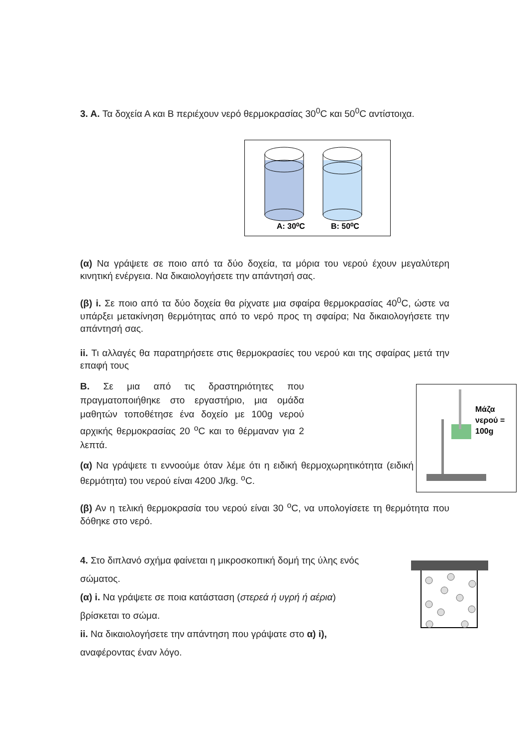3. A. Τα δοχεία Α και Β περιέχουν νερό θερμοκρασίας 30<sup>0</sup>C και 50<sup>0</sup>C αντίστοιχα.
A: 30⁰C
B: 50⁰C
(α) Να γράψετε σε ποιο από τα δύο δοχεία, τα μόρια του νερού έχουν μεγαλύτερη κινητική ενέργεια. Να δικαιολογήσετε την απάντησή σας.
(β) i. Σε ποιο από τα δύο δοχεία θα ρίχνατε μια σφαίρα θερμοκρασίας 40<sup>0</sup>C, ώστε να υπάρξει μετακίνηση θερμότητας από το νερό προς τη σφαίρα; Να δικαιολογήσετε την απάντησή σας.
ii. Τι αλλαγές θα παρατηρήσετε στις θερμοκρασίες του νερού και της σφαίρας μετά την επαφή τους
B. Σε μια από τις δραστηριότητες που πραγματοποιήθηκε στο εργαστήριο, μια ομάδα μαθητών τοποθέτησε ένα δοχείο με 100g νερού αρχικής θερμοκρασίας 20 <sup>o</sup>C και το θέρμαναν για 2 λεπτά.
(α) Να γράψετε τι εννοούμε όταν λέμε ότι η ειδική θερμοχωρητικότητα (ειδική θερμότητα) του νερού είναι 4200 J/kg. <sup>o</sup>C.
(β) Αν η τελική θερμοκρασία του νερού είναι 30 <sup>o</sup>C, να υπολογίσετε τη θερμότητα που δόθηκε στο νερό.
4. Στο διπλανό σχήμα φαίνεται η μικροσκοπική δομή της ύλης ενός
σώματος.
(α) i. Να γράψετε σε ποια κατάσταση (στερεά ή υγρή ή αέρια)
βρίσκεται το σώμα.
ii. Να δικαιολογήσετε την απάντηση που γράψατε στο α) i),
αναφέροντας έναν λόγο.
Μάζα
νερού =
100g